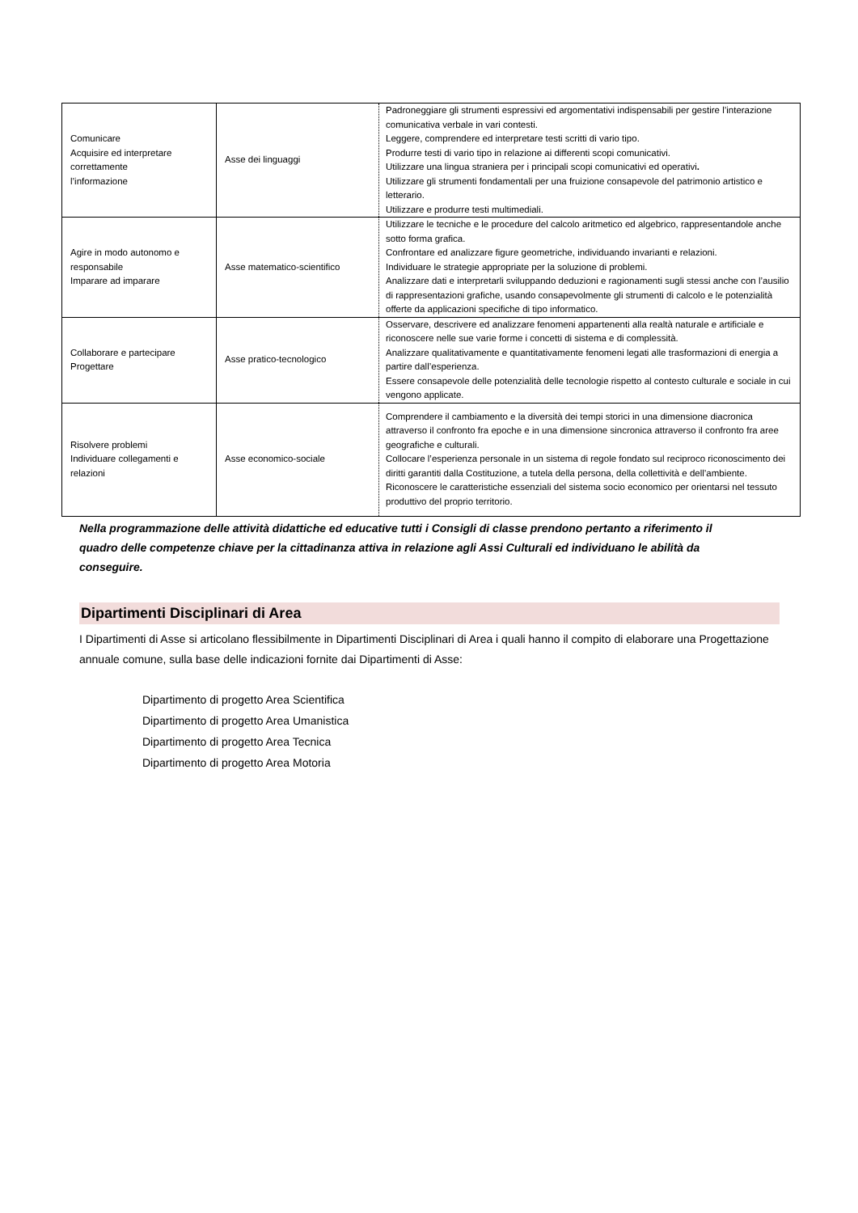| Comunicare Acquisire ed interpretare correttamente l’informazione | Asse dei linguaggi | Padroneggiare gli strumenti espressivi ed argomentativi indispensabili per gestire l’interazione comunicativa verbale in vari contesti. Leggere, comprendere ed interpretare testi scritti di vario tipo. Produrre testi di vario tipo in relazione ai differenti scopi comunicativi. Utilizzare una lingua straniera per i principali scopi comunicativi ed operativi . Utilizzare gli strumenti fondamentali per una fruizione consapevole del patrimonio artistico e letterario. Utilizzare e produrre testi multimediali. |
| Agire in modo autonomo e responsabile Imparare ad imparare | Asse matematico-scientifico | Utilizzare le tecniche e le procedure del calcolo aritmetico ed algebrico, rappresentandole anche sotto forma grafica. Confrontare ed analizzare figure geometriche, individuando invarianti e relazioni. Individuare le strategie appropriate per la soluzione di problemi. Analizzare dati e interpretarli sviluppando deduzioni e ragionamenti sugli stessi anche con l’ausilio di rappresentazioni grafiche, usando consapevolmente gli strumenti di calcolo e le potenzialità offerte da applicazioni specifiche di tipo informatico. |
| Collaborare e partecipare Progettare | Asse pratico-tecnologico | Osservare, descrivere ed analizzare fenomeni appartenenti alla realtà naturale e artificiale e riconoscere nelle sue varie forme i concetti di sistema e di complessità. Analizzare qualitativamente e quantitativamente fenomeni legati alle trasformazioni di energia a partire dall’esperienza. Essere consapevole delle potenzialità delle tecnologie rispetto al contesto culturale e sociale in cui vengono applicate. |
| Risolvere problemi Individuare collegamenti e relazioni | Asse economico-sociale | Comprendere il cambiamento e la diversità dei tempi storici in una dimensione diacronica attraverso il confronto fra epoche e in una dimensione sincronica attraverso il confronto fra aree geografiche e culturali. Collocare l’esperienza personale in un sistema di regole fondato sul reciproco riconoscimento dei diritti garantiti dalla Costituzione, a tutela della persona, della collettività e dell’ambiente. Riconoscere le caratteristiche essenziali del sistema socio economico per orientarsi nel tessuto produttivo del proprio territorio. |
Nella programmazione delle attività didattiche ed educative tutti i Consigli di classe prendono pertanto a riferimento il quadro delle competenze chiave per la cittadinanza attiva in relazione agli Assi Culturali ed individuano le abilità da conseguire.
Dipartimenti Disciplinari di Area
I Dipartimenti di Asse si articolano flessibilmente in Dipartimenti Disciplinari di Area i quali hanno il compito di elaborare una Progettazione annuale comune, sulla base delle indicazioni fornite dai Dipartimenti di Asse:
Dipartimento di progetto Area Scientifica
Dipartimento di progetto Area Umanistica
Dipartimento di progetto Area Tecnica
Dipartimento di progetto Area Motoria